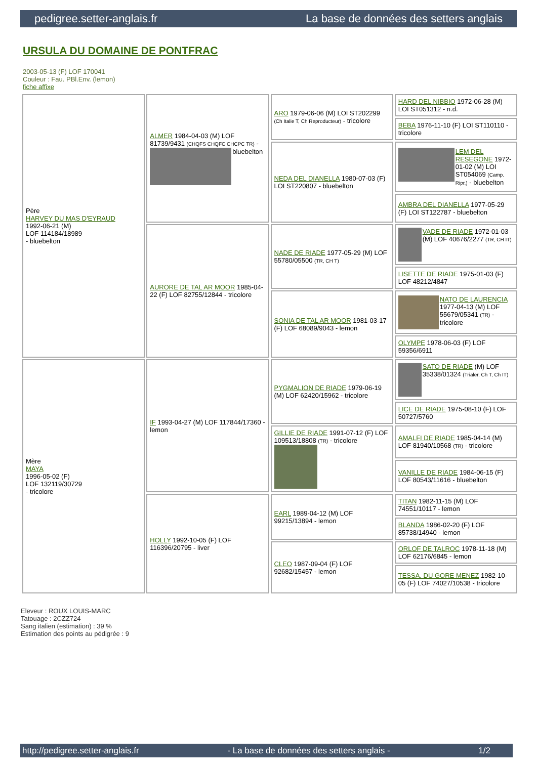pedigree.setter-anglais.fr La base de données des setters anglais
URSULA DU DOMAINE DE PONTFRAC
2003-05-13 (F) LOF 170041
Couleur : Fau. PBl.Env. (lemon)
fiche affixe
| Père HARVEY DU MAS D'EYRAUD 1992-06-21 (M) LOF 114184/18989 - bluebelton | ALMER 1984-04-03 (M) LOF 81739/9431 (CHQFS CHQFC CHCPC TR) - bluebelton | ARO 1979-06-06 (M) LOI ST202299 (Ch Italie T, Ch Reproducteur) - tricolore | HARD DEL NIBBIO 1972-06-28 (M) LOI ST051312 - n.d. |
| | | | BEBA 1976-11-10 (F) LOI ST110110 - tricolore |
| | | NEDA DEL DIANELLA 1980-07-03 (F) LOI ST220807 - bluebelton | LEM DEL RESEGONE 1972-01-02 (M) LOI ST054069 (Camp. Ripr.) - bluebelton |
| | | | AMBRA DEL DIANELLA 1977-05-29 (F) LOI ST122787 - bluebelton |
| | AURORE DE TAL AR MOOR 1985-04-22 (F) LOF 82755/12844 - tricolore | NADE DE RIADE 1977-05-29 (M) LOF 55780/05500 (TR, CH T) | VADE DE RIADE 1972-01-03 (M) LOF 40676/2277 (TR, CH IT) |
| | | | LISETTE DE RIADE 1975-01-03 (F) LOF 48212/4847 |
| | | SONIA DE TAL AR MOOR 1981-03-17 (F) LOF 68089/9043 - lemon | NATO DE LAURENCIA 1977-04-13 (M) LOF 55679/05341 (TR) - tricolore |
| | | | OLYMPE 1978-06-03 (F) LOF 59356/6911 |
| Mère MAYA 1996-05-02 (F) LOF 132119/30729 - tricolore | IF 1993-04-27 (M) LOF 117844/17360 - lemon | PYGMALION DE RIADE 1979-06-19 (M) LOF 62420/15962 - tricolore | SATO DE RIADE (M) LOF 35338/01324 (Trialer, Ch T, Ch IT) |
| | | | LICE DE RIADE 1975-08-10 (F) LOF 50727/5760 |
| | | GILLIE DE RIADE 1991-07-12 (F) LOF 109513/18808 (TR) - tricolore | AMALFI DE RIADE 1985-04-14 (M) LOF 81940/10568 (TR) - tricolore |
| | | | VANILLE DE RIADE 1984-06-15 (F) LOF 80543/11616 - bluebelton |
| | HOLLY 1992-10-05 (F) LOF 116396/20795 - liver | EARL 1989-04-12 (M) LOF 99215/13894 - lemon | TITAN 1982-11-15 (M) LOF 74551/10117 - lemon |
| | | | BLANDA 1986-02-20 (F) LOF 85738/14940 - lemon |
| | | CLEO 1987-09-04 (F) LOF 92682/15457 - lemon | ORLOF DE TALROC 1978-11-18 (M) LOF 62176/6845 - lemon |
| | | | TESSA. DU GORE MENEZ 1982-10-05 (F) LOF 74027/10538 - tricolore |
Eleveur : ROUX LOUIS-MARC
Tatouage : 2CZZ724
Sang italien (estimation) : 39 %
Estimation des points au pédigrée : 9
http://pedigree.setter-anglais.fr - La base de données des setters anglais - 1/2